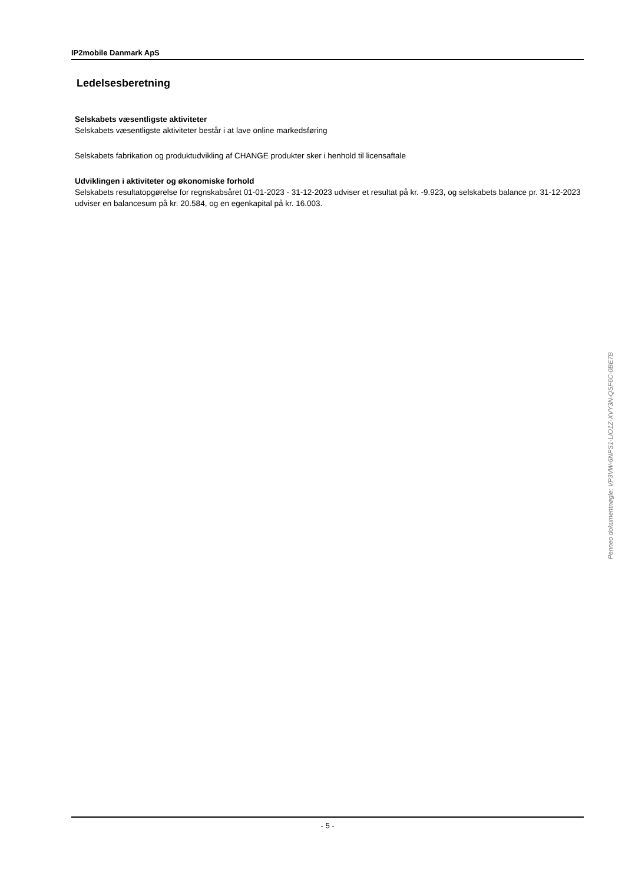IP2mobile Danmark ApS
Ledelsesberetning
Selskabets væsentligste aktiviteter
Selskabets væsentligste aktiviteter består i at lave online markedsføring
Selskabets fabrikation og produktudvikling af CHANGE produkter sker i henhold til licensaftale
Udviklingen i aktiviteter og økonomiske forhold
Selskabets resultatopgørelse for regnskabsåret 01-01-2023 - 31-12-2023 udviser et resultat på kr. -9.923, og selskabets balance pr. 31-12-2023 udviser en balancesum på kr. 20.584, og en egenkapital på kr. 16.003.
Penneo dokumentnøgle: VP3VW-6NPS1-LIO1Z-XVY3N-QSF6C-0BE7B
- 5 -